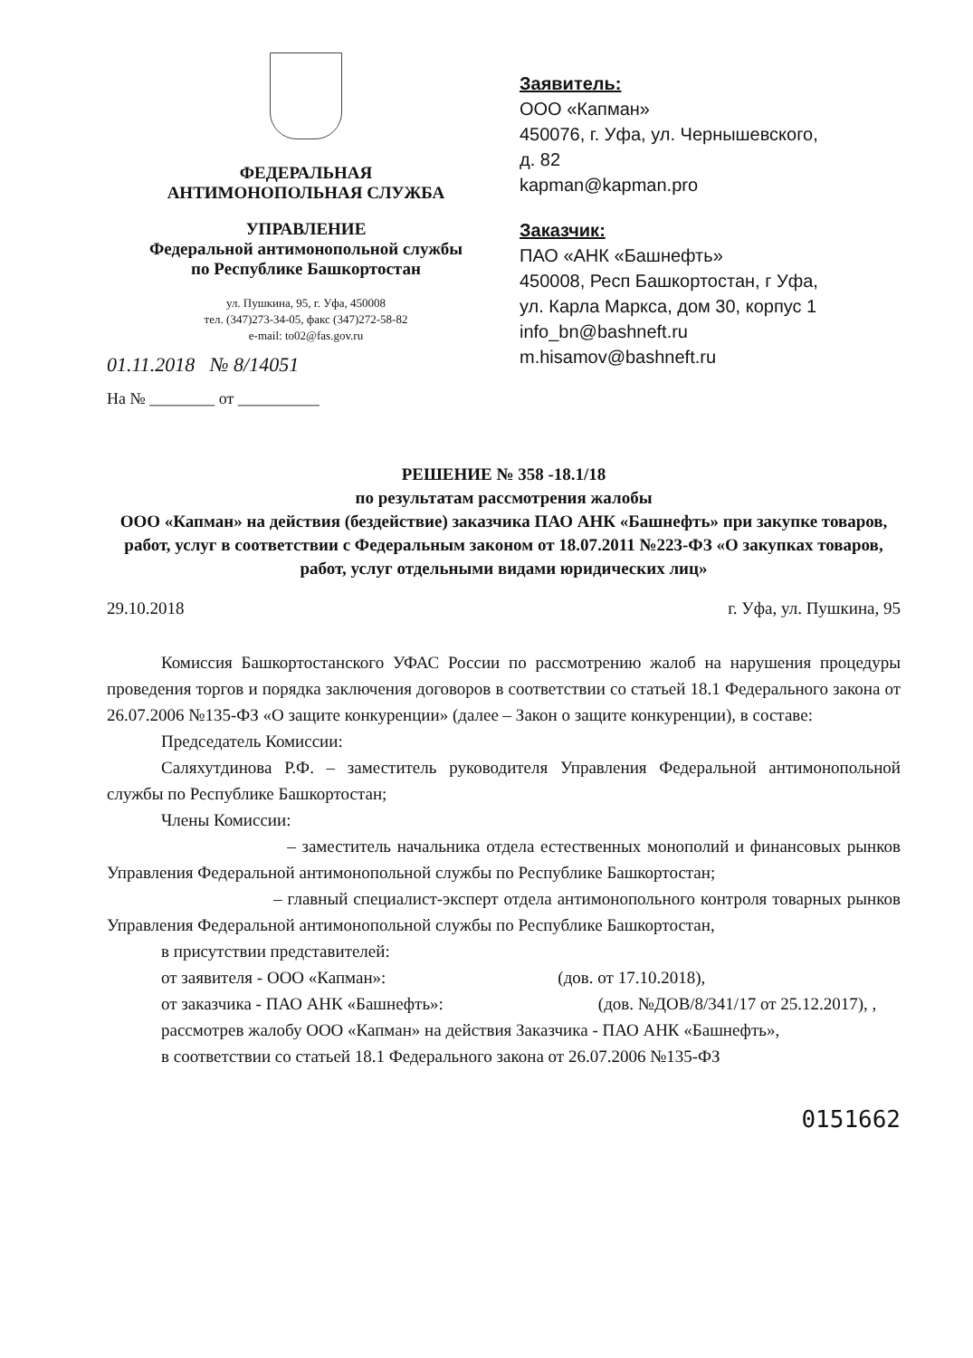ФЕДЕРАЛЬНАЯ
АНТИМОНОПОЛЬНАЯ СЛУЖБА
УПРАВЛЕНИЕ
Федеральной антимонопольной службы
по Республике Башкортостан
ул. Пушкина, 95, г. Уфа, 450008
тел. (347)273-34-05, факс (347)272-58-82
e-mail: to02@fas.gov.ru
01.11.2018 № 8/14051
На № ________ от __________
Заявитель:
ООО «Капман»
450076, г. Уфа, ул. Чернышевского,
д. 82
kapman@kapman.pro
Заказчик:
ПАО «АНК «Башнефть»
450008, Респ Башкортостан, г Уфа,
ул. Карла Маркса, дом 30, корпус 1
info_bn@bashneft.ru
m.hisamov@bashneft.ru
РЕШЕНИЕ № 358 -18.1/18
по результатам рассмотрения жалобы
ООО «Капман» на действия (бездействие) заказчика ПАО АНК «Башнефть» при закупке товаров, работ, услуг в соответствии с Федеральным законом от 18.07.2011 №223-ФЗ «О закупках товаров, работ, услуг отдельными видами юридических лиц»
29.10.2018 г. Уфа, ул. Пушкина, 95
Комиссия Башкортостанского УФАС России по рассмотрению жалоб на нарушения процедуры проведения торгов и порядка заключения договоров в соответствии со статьей 18.1 Федерального закона от 26.07.2006 №135-ФЗ «О защите конкуренции» (далее – Закон о защите конкуренции), в составе:
Председатель Комиссии:
Саляхутдинова Р.Ф. – заместитель руководителя Управления Федеральной антимонопольной службы по Республике Башкортостан;
Члены Комиссии:
– заместитель начальника отдела естественных монополий и финансовых рынков Управления Федеральной антимонопольной службы по Республике Башкортостан;
– главный специалист-эксперт отдела антимонопольного контроля товарных рынков Управления Федеральной антимонопольной службы по Республике Башкортостан,
в присутствии представителей:
от заявителя - ООО «Капман»: (дов. от 17.10.2018),
от заказчика - ПАО АНК «Башнефть»: (дов. №ДОВ/8/341/17 от 25.12.2017), ,
рассмотрев жалобу ООО «Капман» на действия Заказчика - ПАО АНК «Башнефть»,
в соответствии со статьей 18.1 Федерального закона от 26.07.2006 №135-ФЗ
0151662